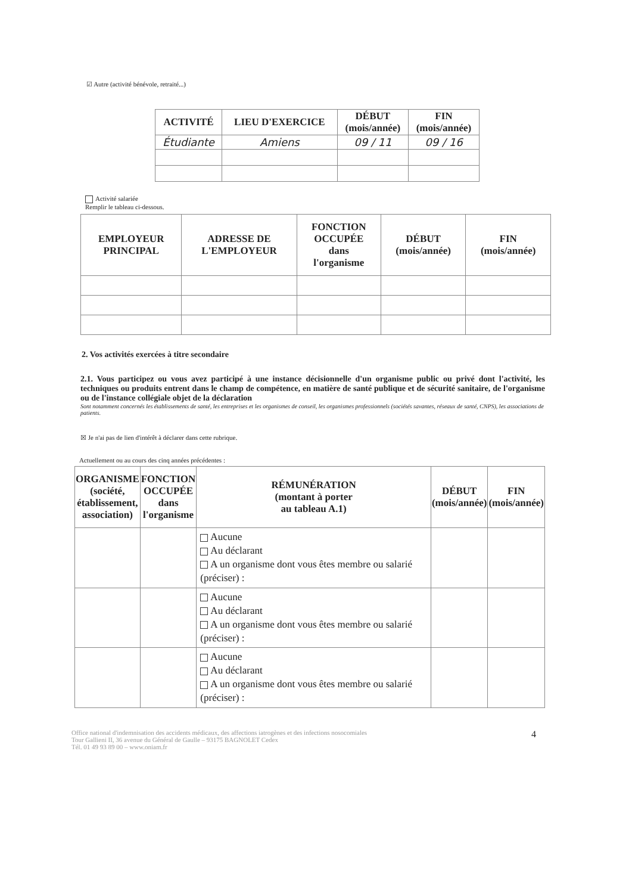☑ Autre (activité bénévole, retraité...)
| ACTIVITÉ | LIEU D'EXERCICE | DÉBUT (mois/année) | FIN (mois/année) |
| --- | --- | --- | --- |
| Étudiante | Amiens | 09 / 11 | 09 / 16 |
Activité salariée
Remplir le tableau ci-dessous.
| EMPLOYEUR PRINCIPAL | ADRESSE DE L'EMPLOYEUR | FONCTION OCCUPÉE dans l'organisme | DÉBUT (mois/année) | FIN (mois/année) |
| --- | --- | --- | --- | --- |
2. Vos activités exercées à titre secondaire
2.1. Vous participez ou vous avez participé à une instance décisionnelle d'un organisme public ou privé dont l'activité, les techniques ou produits entrent dans le champ de compétence, en matière de santé publique et de sécurité sanitaire, de l'organisme ou de l'instance collégiale objet de la déclaration
Sont notamment concernés les établissements de santé, les entreprises et les organismes de conseil, les organismes professionnels (sociétés savantes, réseaux de santé, CNPS), les associations de patients.
☒ Je n'ai pas de lien d'intérêt à déclarer dans cette rubrique.
Actuellement ou au cours des cinq années précédentes :
| ORGANISME (société, établissement, association) | FONCTION OCCUPÉE dans l'organisme | RÉMUNÉRATION (montant à porter au tableau A.1) | DÉBUT (mois/année) | FIN (mois/année) |
| --- | --- | --- | --- | --- |
| | | Aucune Au déclarant A un organisme dont vous êtes membre ou salarié (préciser) : | | |
| | | Aucune Au déclarant A un organisme dont vous êtes membre ou salarié (préciser) : | | |
| | | Aucune Au déclarant A un organisme dont vous êtes membre ou salarié (préciser) : | | |
Office national d'indemnisation des accidents médicaux, des affections iatrogènes et des infections nosocomiales
Tour Gallieni II, 36 avenue du Général de Gaulle – 93175 BAGNOLET Cedex
Tél. 01 49 93 89 00 – www.oniam.fr
4